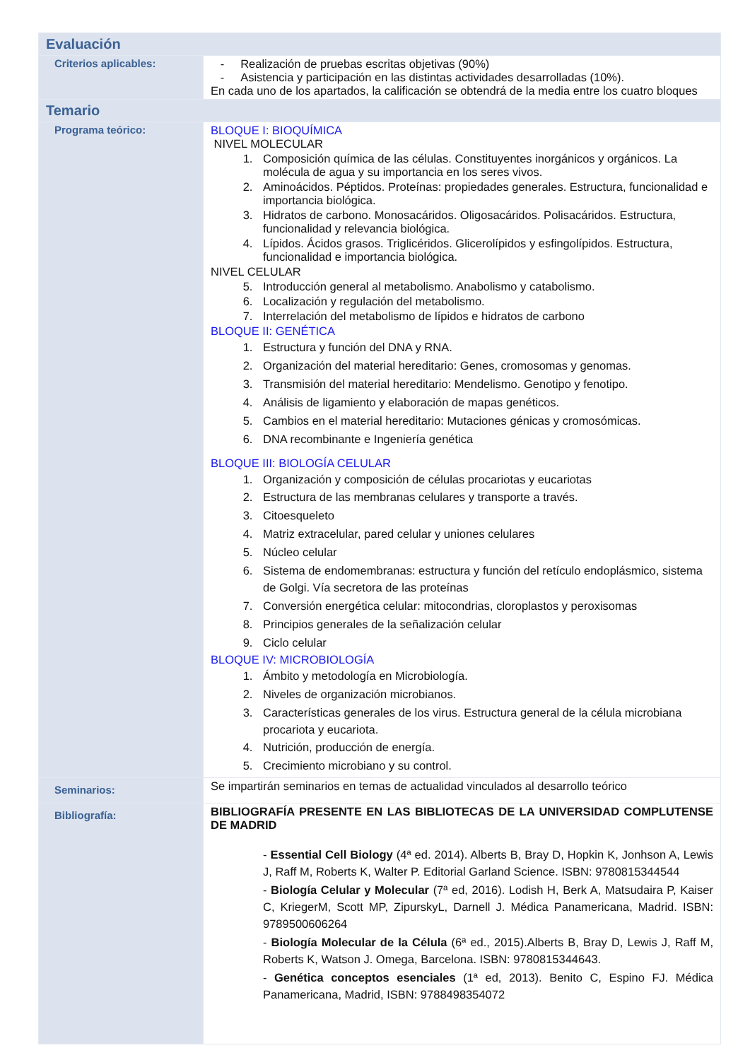| Evaluación | |
| Criterios aplicables: | - Realización de pruebas escritas objetivas (90%) - Asistencia y participación en las distintas actividades desarrolladas (10%). En cada uno de los apartados, la calificación se obtendrá de la media entre los cuatro bloques |
| Temario | |
| Programa teórico: | BLOQUE I: BIOQUÍMICA NIVEL MOLECULAR 1. Composición química de las células. Constituyentes inorgánicos y orgánicos. La molécula de agua y su importancia en los seres vivos. 2. Aminoácidos. Péptidos. Proteínas: propiedades generales. Estructura, funcionalidad e importancia biológica. 3. Hidratos de carbono. Monosacáridos. Oligosacáridos. Polisacáridos. Estructura, funcionalidad y relevancia biológica. 4. Lípidos. Ácidos grasos. Triglicéridos. Glicerolípidos y esfingolípidos. Estructura, funcionalidad e importancia biológica. NIVEL CELULAR 5. Introducción general al metabolismo. Anabolismo y catabolismo. 6. Localización y regulación del metabolismo. 7. Interrelación del metabolismo de lípidos e hidratos de carbono BLOQUE II: GENÉTICA 1. Estructura y función del DNA y RNA. 2. Organización del material hereditario: Genes, cromosomas y genomas. 3. Transmisión del material hereditario: Mendelismo. Genotipo y fenotipo. 4. Análisis de ligamiento y elaboración de mapas genéticos. 5. Cambios en el material hereditario: Mutaciones génicas y cromosómicas. 6. DNA recombinante e Ingeniería genética BLOQUE III: BIOLOGÍA CELULAR 1. Organización y composición de células procariotas y eucariotas 2. Estructura de las membranas celulares y transporte a través. 3. Citoesqueleto 4. Matriz extracelular, pared celular y uniones celulares 5. Núcleo celular 6. Sistema de endomembranas: estructura y función del retículo endoplásmico, sistema de Golgi. Vía secretora de las proteínas 7. Conversión energética celular: mitocondrias, cloroplastos y peroxisomas 8. Principios generales de la señalización celular 9. Ciclo celular BLOQUE IV: MICROBIOLOGÍA 1. Ámbito y metodología en Microbiología. 2. Niveles de organización microbianos. 3. Características generales de los virus. Estructura general de la célula microbiana procariota y eucariota. 4. Nutrición, producción de energía. 5. Crecimiento microbiano y su control. |
| Seminarios: | Se impartirán seminarios en temas de actualidad vinculados al desarrollo teórico |
| Bibliografía: | BIBLIOGRAFÍA PRESENTE EN LAS BIBLIOTECAS DE LA UNIVERSIDAD COMPLUTENSE DE MADRID - Essential Cell Biology (4ª ed. 2014). Alberts B, Bray D, Hopkin K, Jonhson A, Lewis J, Raff M, Roberts K, Walter P. Editorial Garland Science. ISBN: 9780815344544 - Biología Celular y Molecular (7ª ed, 2016). Lodish H, Berk A, Matsudaira P, Kaiser C, KriegerM, Scott MP, ZipurskyL, Darnell J. Médica Panamericana, Madrid. ISBN: 9789500606264 - Biología Molecular de la Célula (6ª ed., 2015).Alberts B, Bray D, Lewis J, Raff M, Roberts K, Watson J. Omega, Barcelona. ISBN: 9780815344643. - Genética conceptos esenciales (1ª ed, 2013). Benito C, Espino FJ. Médica Panamericana, Madrid, ISBN: 9788498354072 |